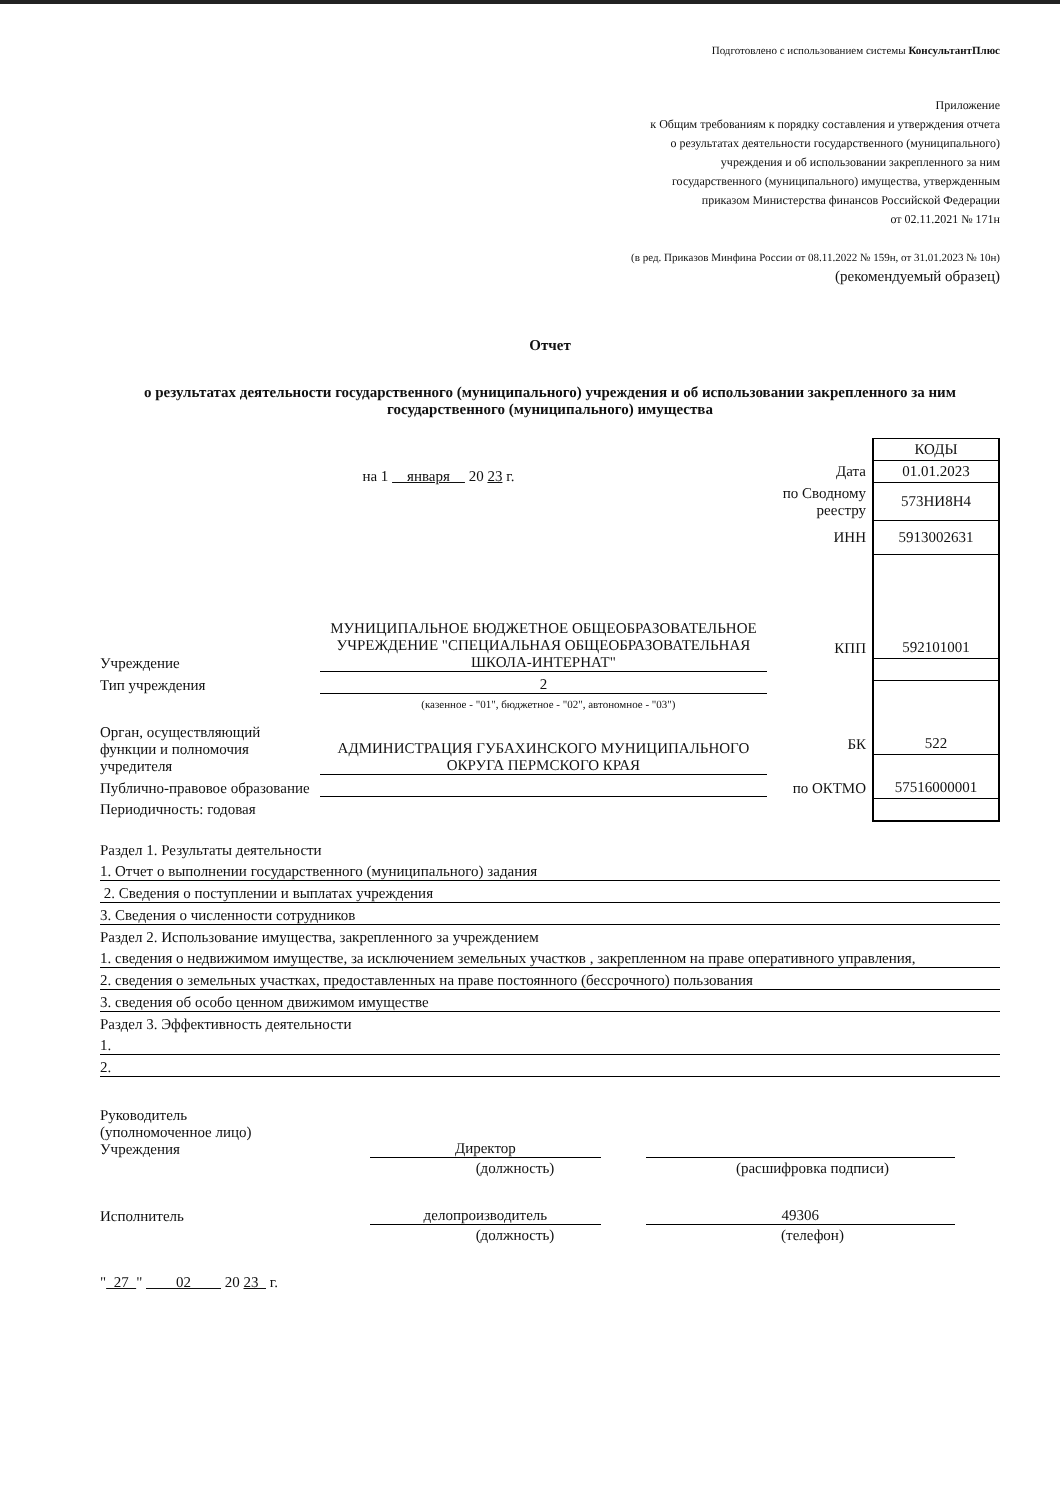Подготовлено с использованием системы КонсультантПлюс
Приложение
к Общим требованиям к порядку составления и утверждения отчета
о результатах деятельности государственного (муниципального)
учреждения и об использовании закрепленного за ним
государственного (муниципального) имущества, утвержденным
приказом Министерства финансов Российской Федерации
от 02.11.2021 № 171н
(в ред. Приказов Минфина России от 08.11.2022 № 159н, от 31.01.2023 № 10н)
(рекомендуемый образец)
Отчет
о результатах деятельности государственного (муниципального) учреждения и об использовании закрепленного за ним государственного (муниципального) имущества
на 1 января 20 23 г.
Учреждение МУНИЦИПАЛЬНОЕ БЮДЖЕТНОЕ ОБЩЕОБРАЗОВАТЕЛЬНОЕ УЧРЕЖДЕНИЕ "СПЕЦИАЛЬНАЯ ОБЩЕОБРАЗОВАТЕЛЬНАЯ ШКОЛА-ИНТЕРНАТ"
Тип учреждения 2
(казенное - "01", бюджетное - "02", автономное - "03")
Орган, осуществляющий функции и полномочия учредителя АДМИНИСТРАЦИЯ ГУБАХИНСКОГО МУНИЦИПАЛЬНОГО ОКРУГА ПЕРМСКОГО КРАЯ
Публично-правовое образование
Периодичность: годовая
| | КОДЫ |
| Дата | 01.01.2023 |
| по Сводному реестру | 573НИ8Н4 |
| ИНН | 5913002631 |
| КПП | 592101001 |
| БК | 522 |
| по ОКТМО | 57516000001 |
Раздел 1. Результаты деятельности
1. Отчет о выполнении государственного (муниципального) задания
2. Сведения о поступлении и выплатах учреждения
3. Сведения о численности сотрудников
Раздел 2. Использование имущества, закрепленного за учреждением
1. сведения о недвижимом имуществе, за исключением земельных участков , закрепленном на праве оперативного управления,
2. сведения о земельных участках, предоставленных на праве постоянного (бессрочного) пользования
3. сведения об особо ценном движимом имуществе
Раздел 3. Эффективность деятельности
1.
2.
Руководитель
(уполномоченное лицо)
Учреждения Директор
(должность) (расшифровка подписи)
Исполнитель делопроизводитель 49306
(должность) (телефон)
" 27 " 02 20 23 г.